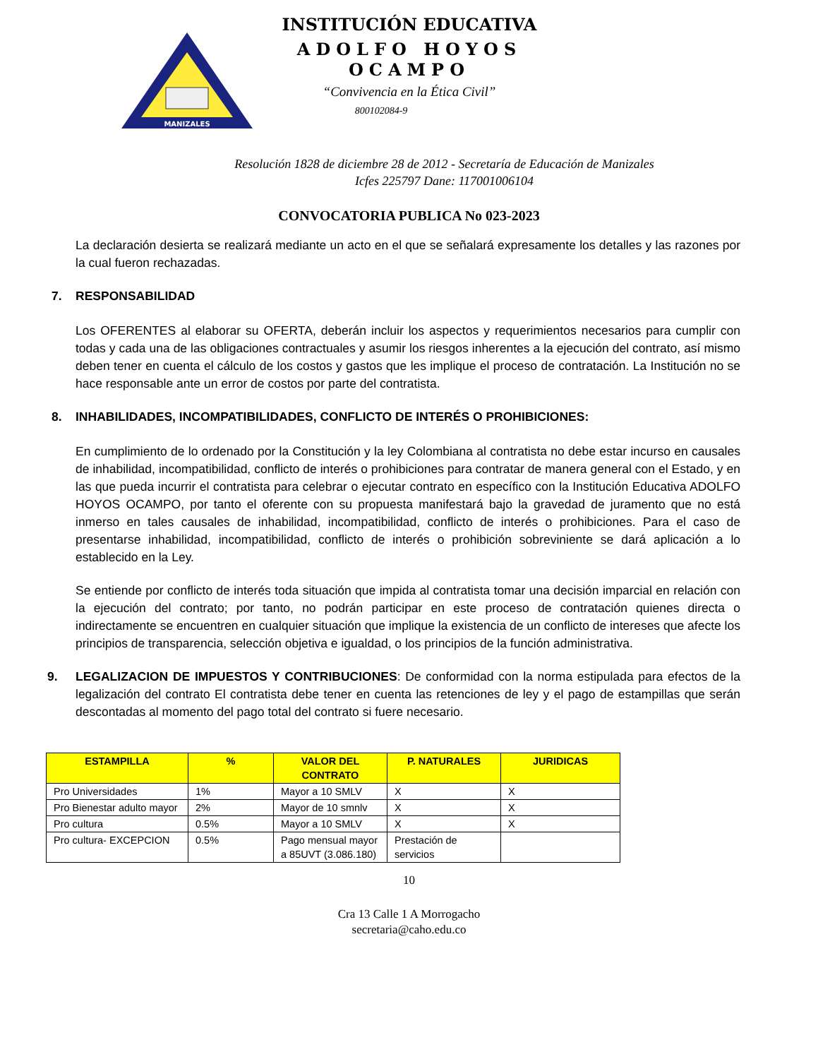MANIZALES
INSTITUCIÓN EDUCATIVA
ADOLFO HOYOS OCAMPO
“Convivencia en la Ética Civil”
800102084-9
Resolución 1828 de diciembre 28 de 2012 - Secretaría de Educación de Manizales
Icfes 225797 Dane: 117001006104
CONVOCATORIA PUBLICA No 023-2023
La declaración desierta se realizará mediante un acto en el que se señalará expresamente los detalles y las razones por la cual fueron rechazadas.
7. RESPONSABILIDAD
Los OFERENTES al elaborar su OFERTA, deberán incluir los aspectos y requerimientos necesarios para cumplir con todas y cada una de las obligaciones contractuales y asumir los riesgos inherentes a la ejecución del contrato, así mismo deben tener en cuenta el cálculo de los costos y gastos que les implique el proceso de contratación. La Institución no se hace responsable ante un error de costos por parte del contratista.
8. INHABILIDADES, INCOMPATIBILIDADES, CONFLICTO DE INTERÉS O PROHIBICIONES:
En cumplimiento de lo ordenado por la Constitución y la ley Colombiana al contratista no debe estar incurso en causales de inhabilidad, incompatibilidad, conflicto de interés o prohibiciones para contratar de manera general con el Estado, y en las que pueda incurrir el contratista para celebrar o ejecutar contrato en específico con la Institución Educativa ADOLFO HOYOS OCAMPO, por tanto el oferente con su propuesta manifestará bajo la gravedad de juramento que no está inmerso en tales causales de inhabilidad, incompatibilidad, conflicto de interés o prohibiciones. Para el caso de presentarse inhabilidad, incompatibilidad, conflicto de interés o prohibición sobreviniente se dará aplicación a lo establecido en la Ley.
Se entiende por conflicto de interés toda situación que impida al contratista tomar una decisión imparcial en relación con la ejecución del contrato; por tanto, no podrán participar en este proceso de contratación quienes directa o indirectamente se encuentren en cualquier situación que implique la existencia de un conflicto de intereses que afecte los principios de transparencia, selección objetiva e igualdad, o los principios de la función administrativa.
9. LEGALIZACION DE IMPUESTOS Y CONTRIBUCIONES: De conformidad con la norma estipulada para efectos de la legalización del contrato El contratista debe tener en cuenta las retenciones de ley y el pago de estampillas que serán descontadas al momento del pago total del contrato si fuere necesario.
| ESTAMPILLA | % | VALOR DEL CONTRATO | P. NATURALES | JURIDICAS |
| --- | --- | --- | --- | --- |
| Pro Universidades | 1% | Mayor a 10 SMLV | X | X |
| Pro Bienestar adulto mayor | 2% | Mayor de 10 smnlv | X | X |
| Pro cultura | 0.5% | Mayor a 10 SMLV | X | X |
| Pro cultura- EXCEPCION | 0.5% | Pago mensual mayor a 85UVT (3.086.180) | Prestación de servicios | |
10
Cra 13 Calle 1 A Morrogacho
secretaria@caho.edu.co